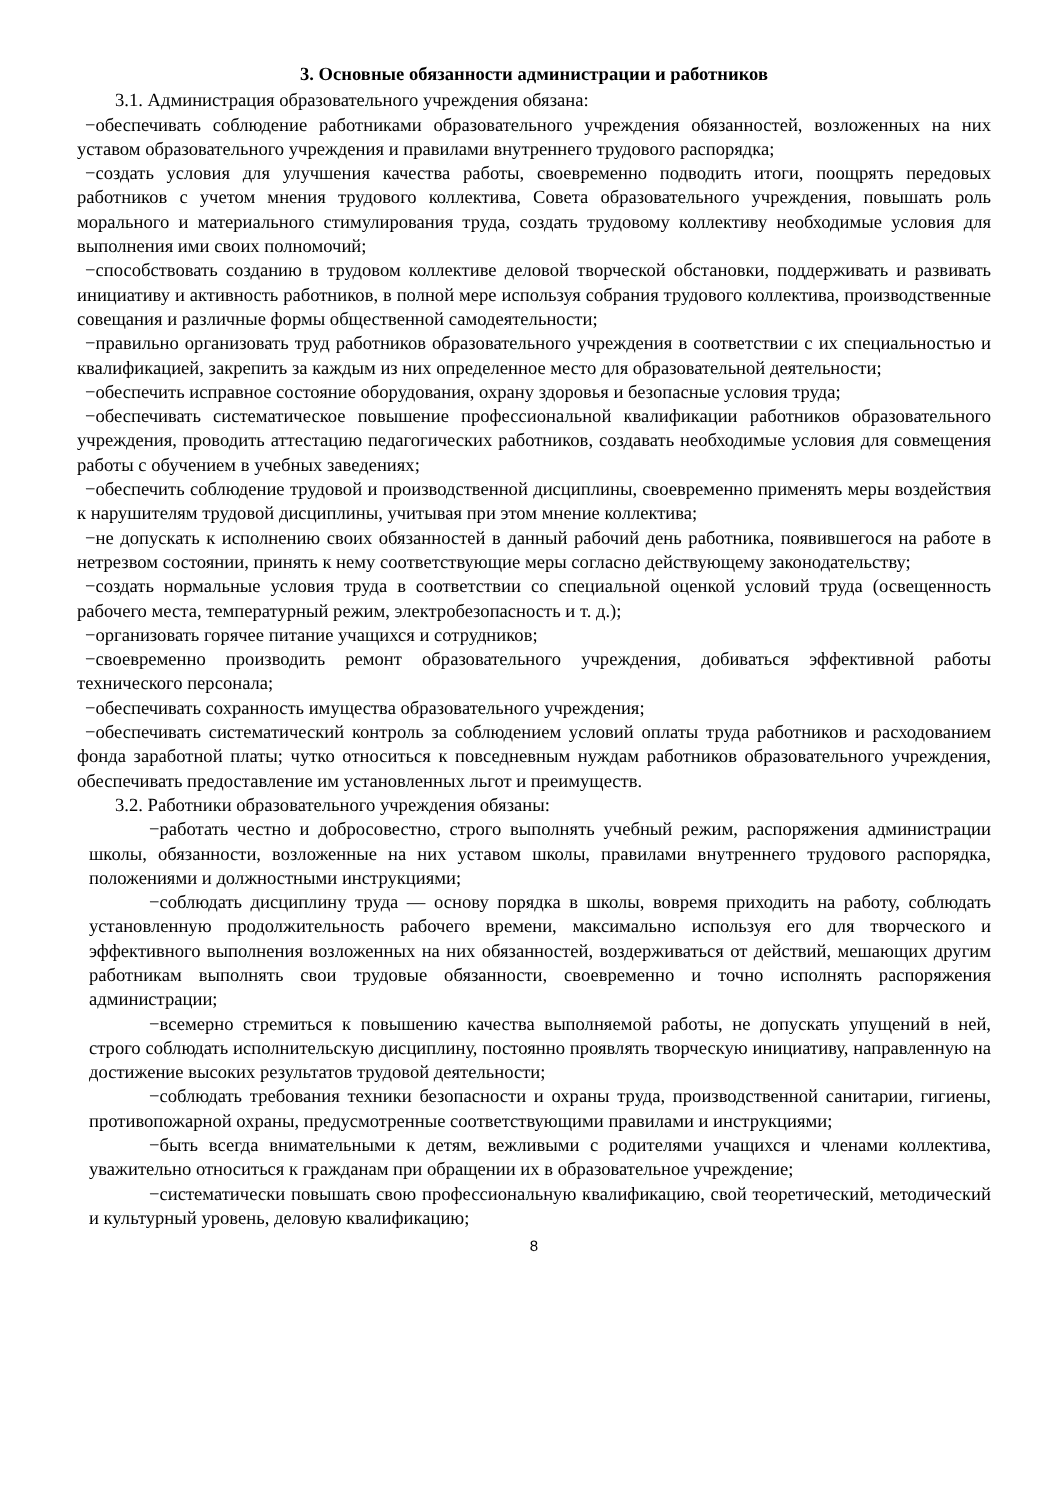3. Основные обязанности администрации и работников
3.1. Администрация образовательного учреждения обязана:
−обеспечивать соблюдение работниками образовательного учреждения обязанностей, возложенных на них уставом образовательного учреждения и правилами внутреннего трудового распорядка;
−создать условия для улучшения качества работы, своевременно подводить итоги, поощрять передовых работников с учетом мнения трудового коллектива, Совета образовательного учреждения, повышать роль морального и материального стимулирования труда, создать трудовому коллективу необходимые условия для выполнения ими своих полномочий;
−способствовать созданию в трудовом коллективе деловой творческой обстановки, поддерживать и развивать инициативу и активность работников, в полной мере используя собрания трудового коллектива, производственные совещания и различные формы общественной самодеятельности;
−правильно организовать труд работников образовательного учреждения в соответствии с их специальностью и квалификацией, закрепить за каждым из них определенное место для образовательной деятельности;
−обеспечить исправное состояние оборудования, охрану здоровья и безопасные условия труда;
−обеспечивать систематическое повышение профессиональной квалификации работников образовательного учреждения, проводить аттестацию педагогических работников, создавать необходимые условия для совмещения работы с обучением в учебных заведениях;
−обеспечить соблюдение трудовой и производственной дисциплины, своевременно применять меры воздействия к нарушителям трудовой дисциплины, учитывая при этом мнение коллектива;
−не допускать к исполнению своих обязанностей в данный рабочий день работника, появившегося на работе в нетрезвом состоянии, принять к нему соответствующие меры согласно действующему законодательству;
−создать нормальные условия труда в соответствии со специальной оценкой условий труда (освещенность рабочего места, температурный режим, электробезопасность и т. д.);
−организовать горячее питание учащихся и сотрудников;
−своевременно производить ремонт образовательного учреждения, добиваться эффективной работы технического персонала;
−обеспечивать сохранность имущества образовательного учреждения;
−обеспечивать систематический контроль за соблюдением условий оплаты труда работников и расходованием фонда заработной платы; чутко относиться к повседневным нуждам работников образовательного учреждения, обеспечивать предоставление им установленных льгот и преимуществ.
3.2. Работники образовательного учреждения обязаны:
−работать честно и добросовестно, строго выполнять учебный режим, распоряжения администрации школы, обязанности, возложенные на них уставом школы, правилами внутреннего трудового распорядка, положениями и должностными инструкциями;
−соблюдать дисциплину труда — основу порядка в школы, вовремя приходить на работу, соблюдать установленную продолжительность рабочего времени, максимально используя его для творческого и эффективного выполнения возложенных на них обязанностей, воздерживаться от действий, мешающих другим работникам выполнять свои трудовые обязанности, своевременно и точно исполнять распоряжения администрации;
−всемерно стремиться к повышению качества выполняемой работы, не допускать упущений в ней, строго соблюдать исполнительскую дисциплину, постоянно проявлять творческую инициативу, направленную на достижение высоких результатов трудовой деятельности;
−соблюдать требования техники безопасности и охраны труда, производственной санитарии, гигиены, противопожарной охраны, предусмотренные соответствующими правилами и инструкциями;
−быть всегда внимательными к детям, вежливыми с родителями учащихся и членами коллектива, уважительно относиться к гражданам при обращении их в образовательное учреждение;
−систематически повышать свою профессиональную квалификацию, свой теоретический, методический и культурный уровень, деловую квалификацию;
8